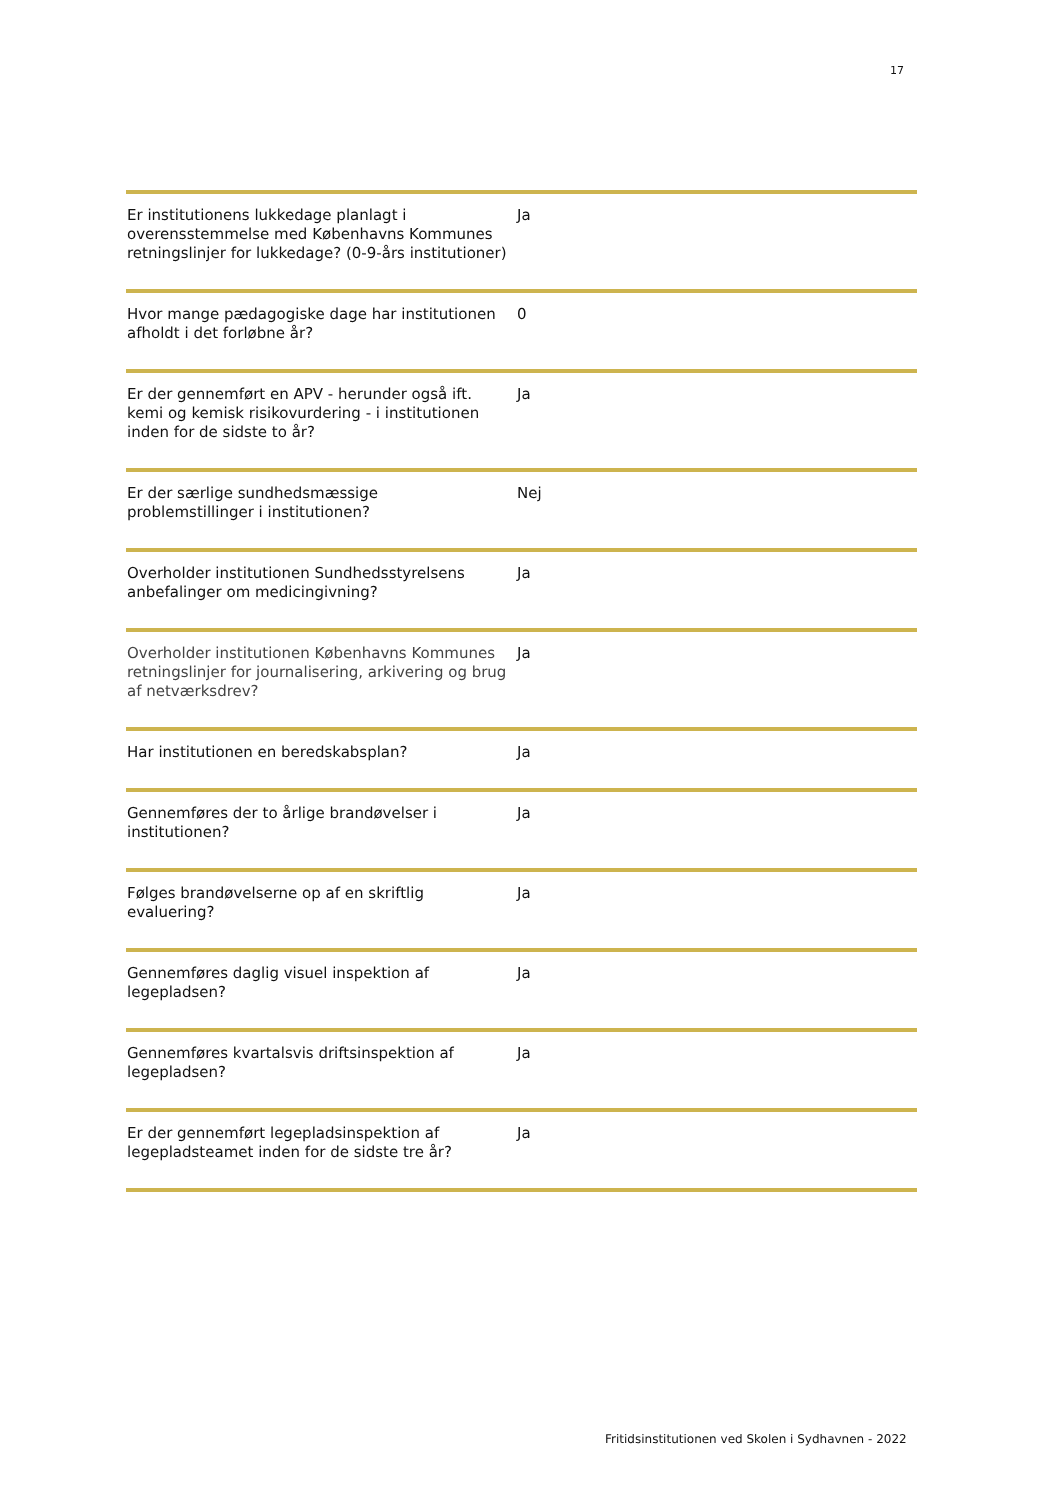17
| Er institutionens lukkedage planlagt i overensstemmelse med Københavns Kommunes retningslinjer for lukkedage? (0-9-års institutioner) | Ja |
| Hvor mange pædagogiske dage har institutionen afholdt i det forløbne år? | 0 |
| Er der gennemført en APV - herunder også ift. kemi og kemisk risikovurdering - i institutionen inden for de sidste to år? | Ja |
| Er der særlige sundhedsmæssige problemstillinger i institutionen? | Nej |
| Overholder institutionen Sundhedsstyrelsens anbefalinger om medicingivning? | Ja |
| Overholder institutionen Københavns Kommunes retningslinjer for journalisering, arkivering og brug af netværksdrev? | Ja |
| Har institutionen en beredskabsplan? | Ja |
| Gennemføres der to årlige brandøvelser i institutionen? | Ja |
| Følges brandøvelserne op af en skriftlig evaluering? | Ja |
| Gennemføres daglig visuel inspektion af legepladsen? | Ja |
| Gennemføres kvartalsvis driftsinspektion af legepladsen? | Ja |
| Er der gennemført legepladsinspektion af legepladsteamet inden for de sidste tre år? | Ja |
Fritidsinstitutionen ved Skolen i Sydhavnen - 2022